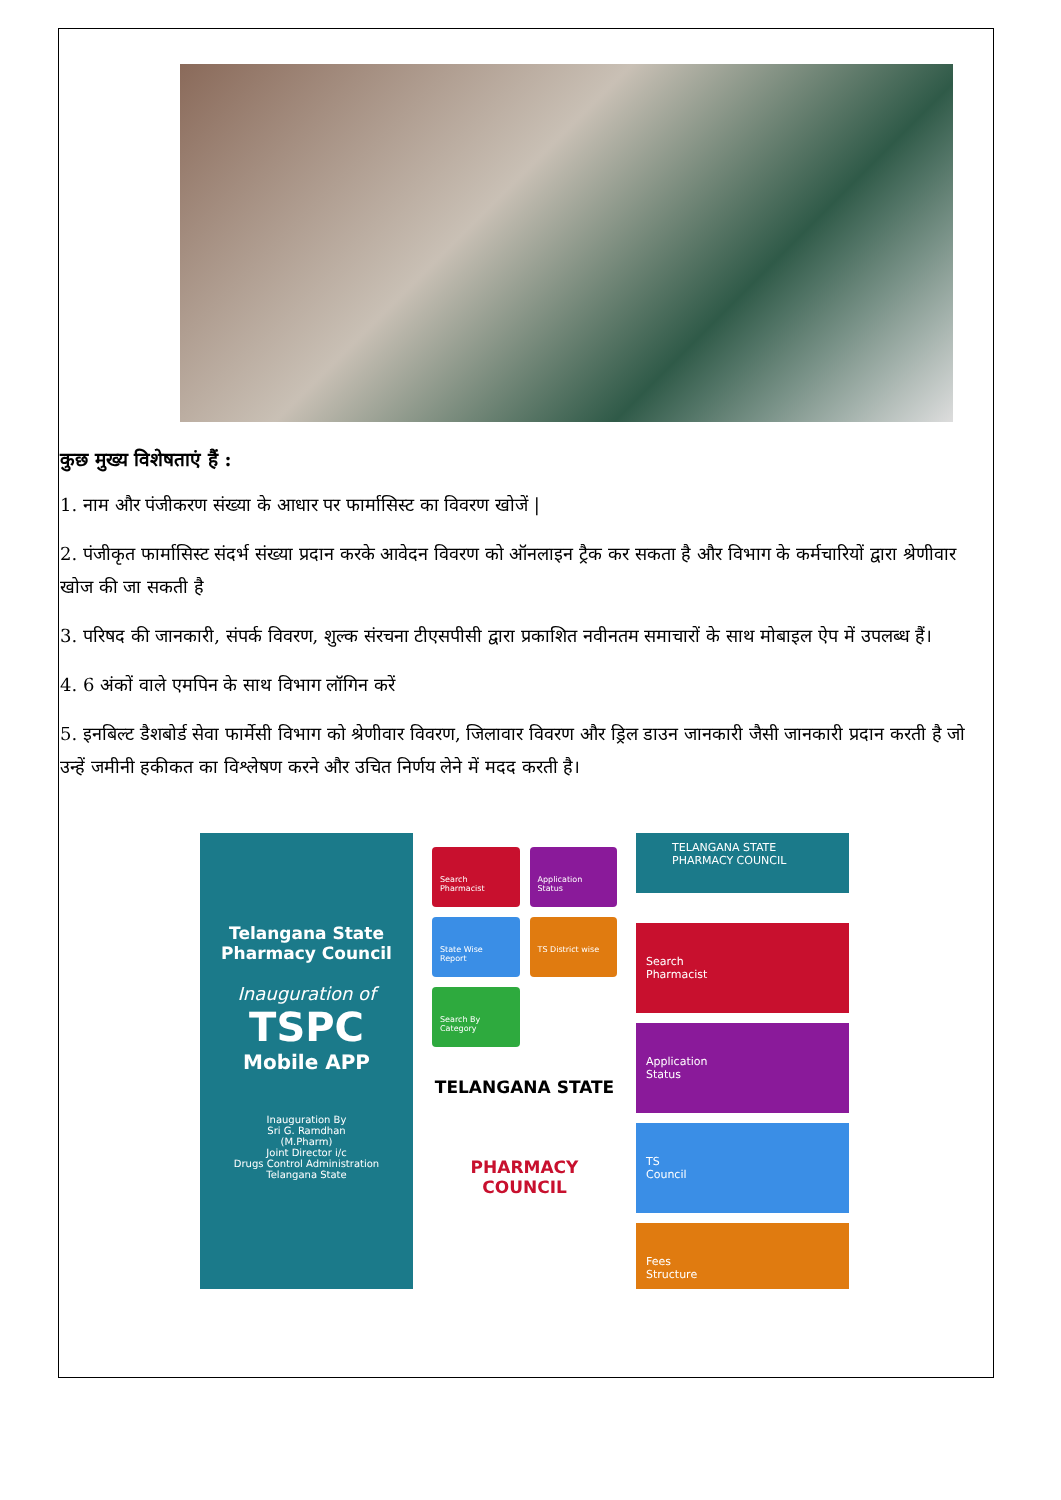कुछ मुख्य विशेषताएं हैं :
1. नाम और पंजीकरण संख्या के आधार पर फार्मासिस्ट का विवरण खोजें |
2. पंजीकृत फार्मासिस्ट संदर्भ संख्या प्रदान करके आवेदन विवरण को ऑनलाइन ट्रैक कर सकता है और विभाग के कर्मचारियों द्वारा श्रेणीवार खोज की जा सकती है
3. परिषद की जानकारी, संपर्क विवरण, शुल्क संरचना टीएसपीसी द्वारा प्रकाशित नवीनतम समाचारों के साथ मोबाइल ऐप में उपलब्ध हैं।
4. 6 अंकों वाले एमपिन के साथ विभाग लॉगिन करें
5. इनबिल्ट डैशबोर्ड सेवा फार्मेसी विभाग को श्रेणीवार विवरण, जिलावार विवरण और ड्रिल डाउन जानकारी जैसी जानकारी प्रदान करती है जो उन्हें जमीनी हकीकत का विश्लेषण करने और उचित निर्णय लेने में मदद करती है।
Telangana State
Pharmacy Council
Inauguration of
TSPC
Mobile APP
Inauguration By
Sri G. Ramdhan
(M.Pharm)
Joint Director i/c
Drugs Control Administration
Telangana State
Search Pharmacist
Application Status
State Wise Report
TS District wise
Search By Category
TELANGANA STATE
PHARMACY COUNCIL
TELANGANA STATE
PHARMACY COUNCIL
Search
Pharmacist
Application
Status
TS
Council
Fees
Structure